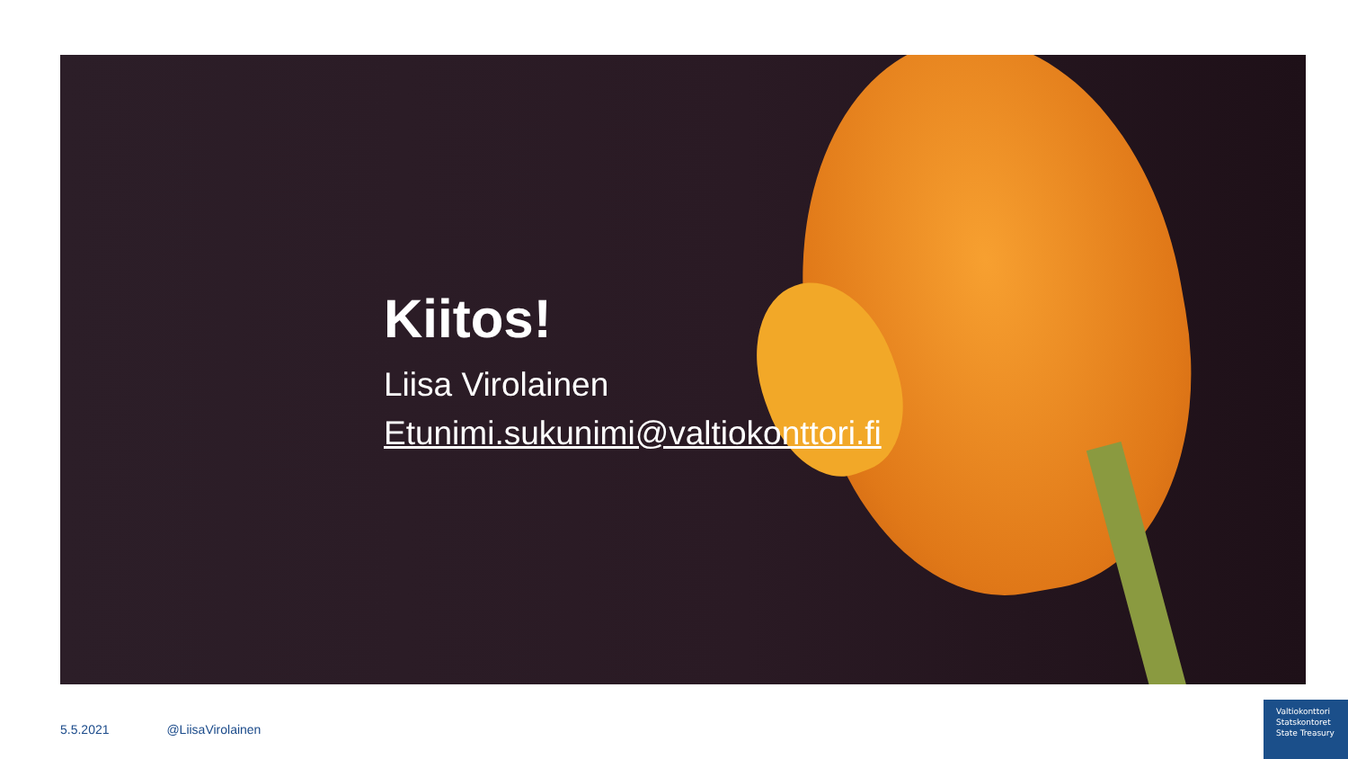Kiitos!
Liisa Virolainen
Etunimi.sukunimi@valtiokonttori.fi
5.5.2021 @LiisaVirolainen
Valtiokonttori
Statskontoret
State Treasury